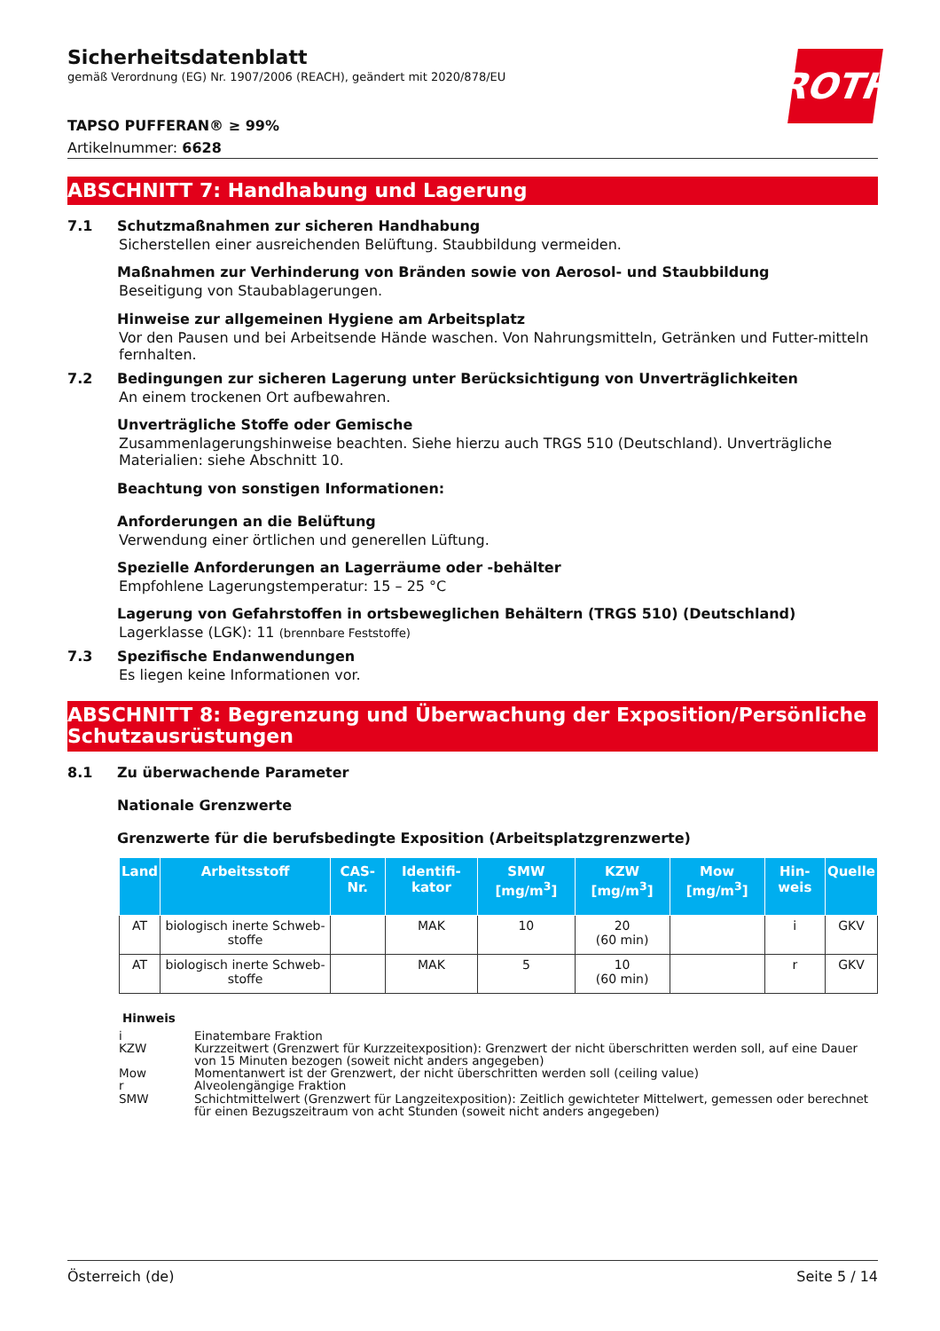ROTH
Sicherheitsdatenblatt
gemäß Verordnung (EG) Nr. 1907/2006 (REACH), geändert mit 2020/878/EU
TAPSO PUFFERAN® ≥ 99%
Artikelnummer: 6628
ABSCHNITT 7: Handhabung und Lagerung
7.1 Schutzmaßnahmen zur sicheren Handhabung
Sicherstellen einer ausreichenden Belüftung. Staubbildung vermeiden.
Maßnahmen zur Verhinderung von Bränden sowie von Aerosol- und Staubbildung
Beseitigung von Staubablagerungen.
Hinweise zur allgemeinen Hygiene am Arbeitsplatz
Vor den Pausen und bei Arbeitsende Hände waschen. Von Nahrungsmitteln, Getränken und Futter-mitteln fernhalten.
7.2 Bedingungen zur sicheren Lagerung unter Berücksichtigung von Unverträglichkeiten
An einem trockenen Ort aufbewahren.
Unverträgliche Stoffe oder Gemische
Zusammenlagerungshinweise beachten. Siehe hierzu auch TRGS 510 (Deutschland). Unverträgliche Materialien: siehe Abschnitt 10.
Beachtung von sonstigen Informationen:
Anforderungen an die Belüftung
Verwendung einer örtlichen und generellen Lüftung.
Spezielle Anforderungen an Lagerräume oder -behälter
Empfohlene Lagerungstemperatur: 15 – 25 °C
Lagerung von Gefahrstoffen in ortsbeweglichen Behältern (TRGS 510) (Deutschland)
Lagerklasse (LGK): 11 (brennbare Feststoffe)
7.3 Spezifische Endanwendungen
Es liegen keine Informationen vor.
ABSCHNITT 8: Begrenzung und Überwachung der Exposition/Persönliche Schutzausrüstungen
8.1 Zu überwachende Parameter
Nationale Grenzwerte
Grenzwerte für die berufsbedingte Exposition (Arbeitsplatzgrenzwerte)
| Land | Arbeitsstoff | CAS-Nr. | Identifi-kator | SMW [mg/m<sup>3</sup>] | KZW [mg/m<sup>3</sup>] | Mow [mg/m<sup>3</sup>] | Hin-weis | Quelle |
| --- | --- | --- | --- | --- | --- | --- | --- | --- |
| AT | biologisch inerte Schweb-stoffe | | MAK | 10 | 20 (60 min) | | i | GKV |
| AT | biologisch inerte Schweb-stoffe | | MAK | 5 | 10 (60 min) | | r | GKV |
Hinweis
i Einatembare Fraktion
KZW Kurzzeitwert (Grenzwert für Kurzzeitexposition): Grenzwert der nicht überschritten werden soll, auf eine Dauer von 15 Minuten bezogen (soweit nicht anders angegeben)
Mow Momentanwert ist der Grenzwert, der nicht überschritten werden soll (ceiling value)
r Alveolengängige Fraktion
SMW Schichtmittelwert (Grenzwert für Langzeitexposition): Zeitlich gewichteter Mittelwert, gemessen oder berechnet für einen Bezugszeitraum von acht Stunden (soweit nicht anders angegeben)
Österreich (de) Seite 5 / 14